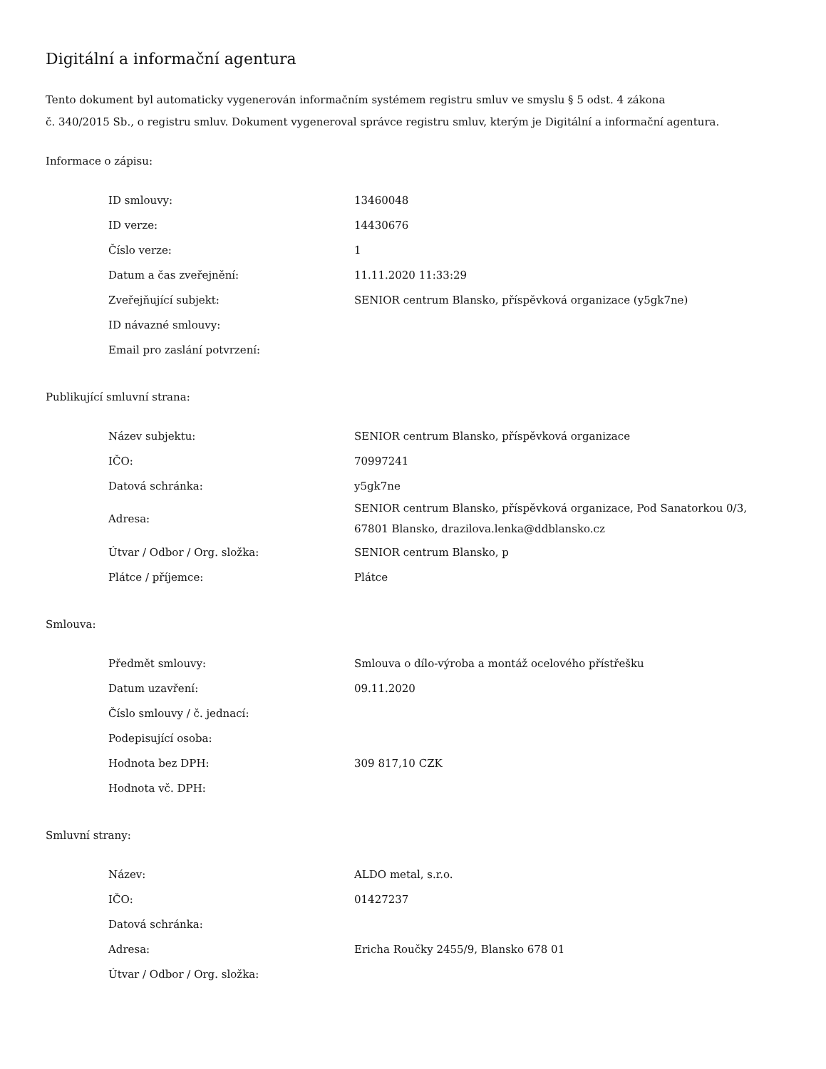Digitální a informační agentura
Tento dokument byl automaticky vygenerován informačním systémem registru smluv ve smyslu § 5 odst. 4 zákona
č. 340/2015 Sb., o registru smluv. Dokument vygeneroval správce registru smluv, kterým je Digitální a informační agentura.
Informace o zápisu:
| ID smlouvy: | 13460048 |
| ID verze: | 14430676 |
| Číslo verze: | 1 |
| Datum a čas zveřejnění: | 11.11.2020 11:33:29 |
| Zveřejňující subjekt: | SENIOR centrum Blansko, příspěvková organizace (y5gk7ne) |
| ID návazné smlouvy: | |
| Email pro zaslání potvrzení: | |
Publikující smluvní strana:
| Název subjektu: | SENIOR centrum Blansko, příspěvková organizace |
| IČO: | 70997241 |
| Datová schránka: | y5gk7ne |
| Adresa: | SENIOR centrum Blansko, příspěvková organizace, Pod Sanatorkou 0/3, 67801 Blansko, drazilova.lenka@ddblansko.cz |
| Útvar / Odbor / Org. složka: | SENIOR centrum Blansko, p |
| Plátce / příjemce: | Plátce |
Smlouva:
| Předmět smlouvy: | Smlouva o dílo-výroba a montáž ocelového přístřešku |
| Datum uzavření: | 09.11.2020 |
| Číslo smlouvy / č. jednací: | |
| Podepisující osoba: | |
| Hodnota bez DPH: | 309 817,10 CZK |
| Hodnota vč. DPH: | |
Smluvní strany:
| Název: | ALDO metal, s.r.o. |
| IČO: | 01427237 |
| Datová schránka: | |
| Adresa: | Ericha Roučky 2455/9, Blansko 678 01 |
| Útvar / Odbor / Org. složka: | |